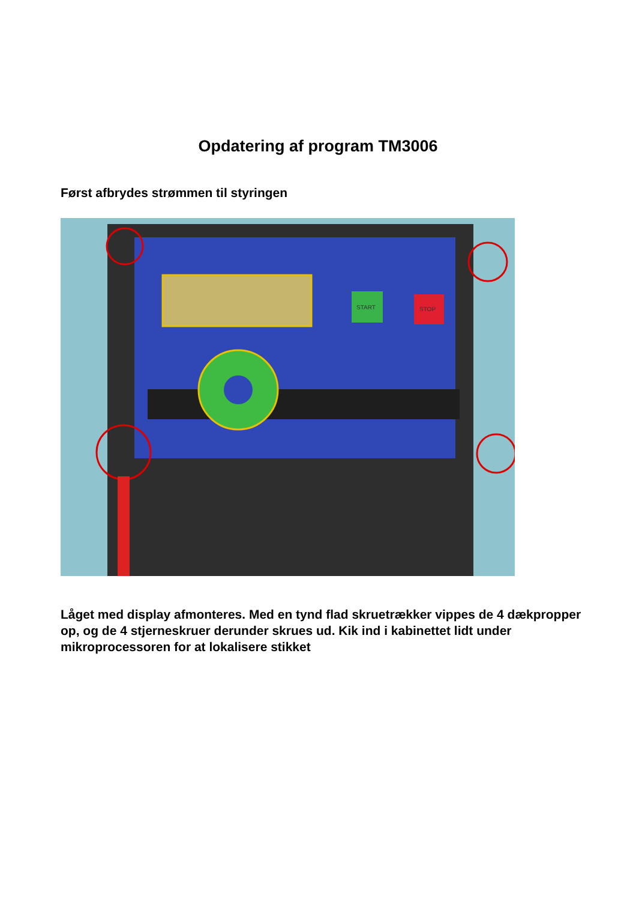Opdatering af program TM3006
Først afbrydes strømmen til styringen
START
STOP
Låget med display afmonteres. Med en tynd flad skruetrækker vippes de 4 dækpropper op, og de 4 stjerneskruer derunder skrues ud. Kik ind i kabinettet lidt under mikroprocessoren for at lokalisere stikket